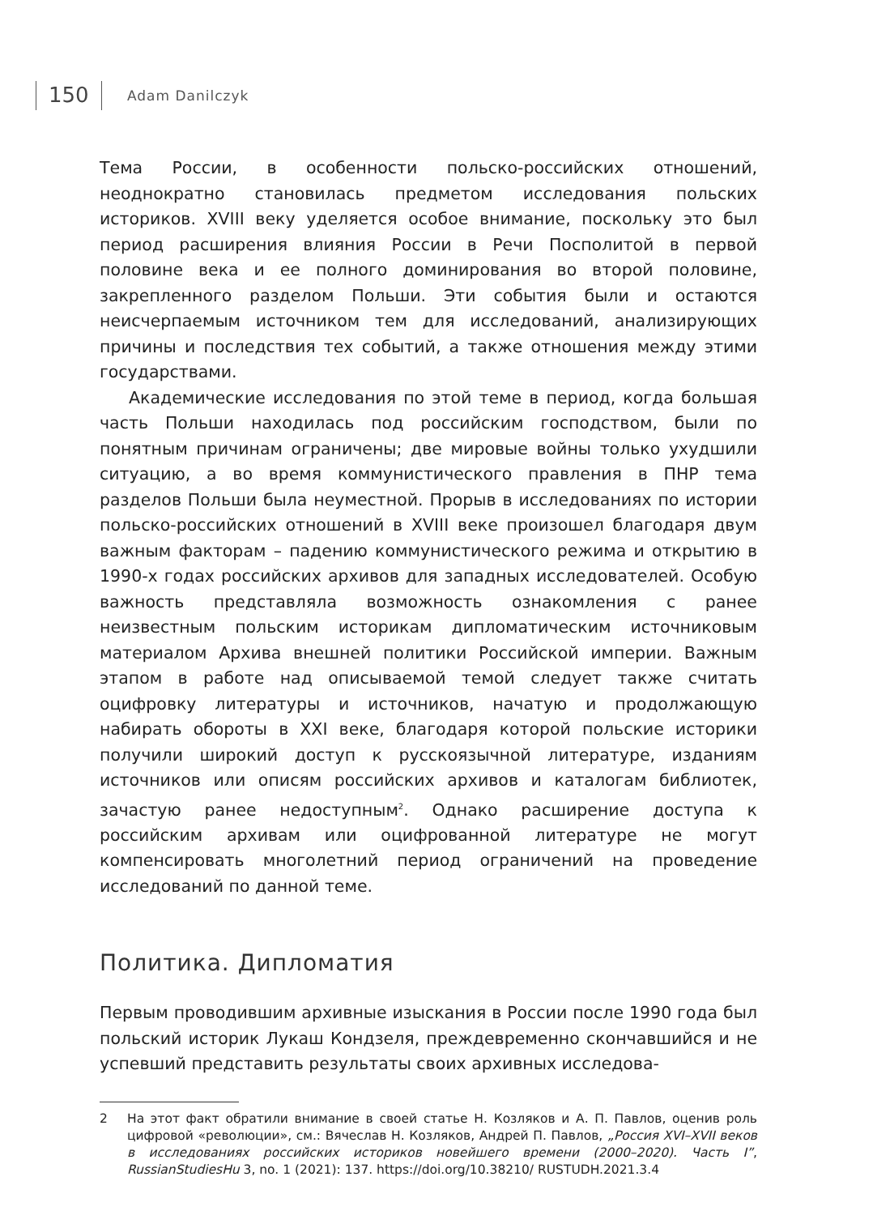150 Adam Danilczyk
Тема России, в особенности польско-российских отношений, неоднократно становилась предметом исследования польских историков. XVIII веку уделяется особое внимание, поскольку это был период расширения влияния России в Речи Посполитой в первой половине века и ее полного доминирования во второй половине, закрепленного разделом Польши. Эти события были и остаются неисчерпаемым источником тем для исследований, анализирующих причины и последствия тех событий, а также отношения между этими государствами.
Академические исследования по этой теме в период, когда большая часть Польши находилась под российским господством, были по понятным причинам ограничены; две мировые войны только ухудшили ситуацию, а во время коммунистического правления в ПНР тема разделов Польши была неуместной. Прорыв в исследованиях по истории польско-российских отношений в XVIII веке произошел благодаря двум важным факторам – падению коммунистического режима и открытию в 1990-х годах российских архивов для западных исследователей. Особую важность представляла возможность ознакомления с ранее неизвестным польским историкам дипломатическим источниковым материалом Архива внешней политики Российской империи. Важным этапом в работе над описываемой темой следует также считать оцифровку литературы и источников, начатую и продолжающую набирать обороты в XXI веке, благодаря которой польские историки получили широкий доступ к русскоязычной литературе, изданиям источников или описям российских архивов и каталогам библиотек, зачастую ранее недоступным<sup>2</sup>. Однако расширение доступа к российским архивам или оцифрованной литературе не могут компенсировать многолетний период ограничений на проведение исследований по данной теме.
Политика. Дипломатия
Первым проводившим архивные изыскания в России после 1990 года был польский историк Лукаш Кондзеля, преждевременно скончавшийся и не успевший представить результаты своих архивных исследова-
2 На этот факт обратили внимание в своей статье Н. Козляков и А. П. Павлов, оценив роль цифровой «революции», см.: Вячеслав Н. Козляков, Андрей П. Павлов, „Россия XVI–XVII веков в исследованиях российских историков новейшего времени (2000–2020). Часть I”, RussianStudiesHu 3, no. 1 (2021): 137. https://doi.org/10.38210/ RUSTUDH.2021.3.4